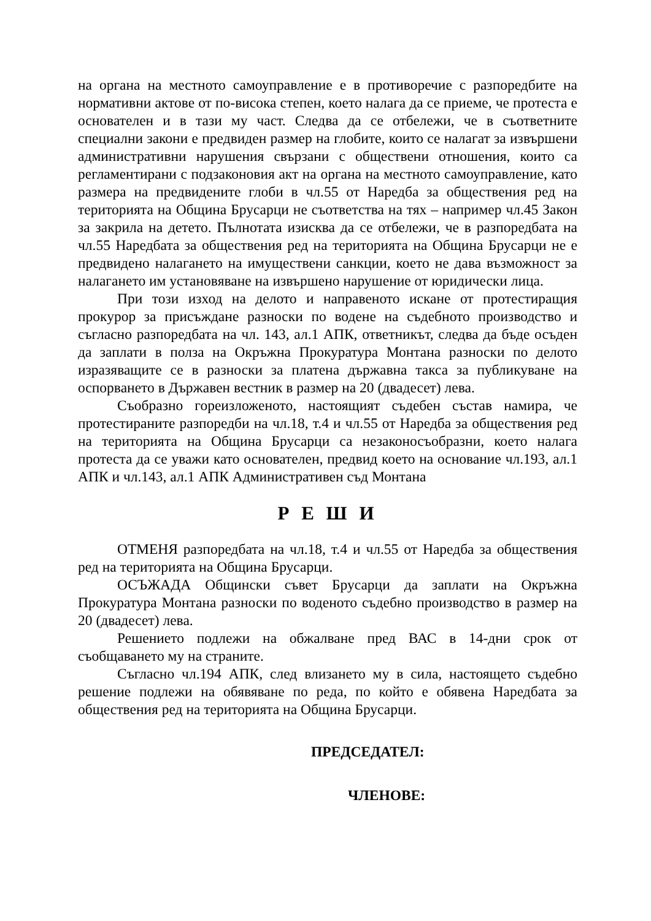на органа на местното самоуправление е в противоречие с разпоредбите на нормативни актове от по-висока степен, което налага да се приеме, че протеста е основателен и в тази му част. Следва да се отбележи, че в съответните специални закони е предвиден размер на глобите, които се налагат за извършени административни нарушения свързани с обществени отношения, които са регламентирани с подзаконовия акт на органа на местното самоуправление, като размера на предвидените глоби в чл.55 от Наредба за обществения ред на територията на Община Брусарци не съответства на тях – например чл.45 Закон за закрила на детето. Пълнотата изисква да се отбележи, че в разпоредбата на чл.55 Наредбата за обществения ред на територията на Община Брусарци не е предвидено налагането на имуществени санкции, което не дава възможност за налагането им установяване на извършено нарушение от юридически лица.
При този изход на делото и направеното искане от протестиращия прокурор за присъждане разноски по водене на съдебното производство и съгласно разпоредбата на чл. 143, ал.1 АПК, ответникът, следва да бъде осъден да заплати в полза на Окръжна Прокуратура Монтана разноски по делото изразяващите се в разноски за платена държавна такса за публикуване на оспорването в Държавен вестник в размер на 20 (двадесет) лева.
Съобразно гореизложеното, настоящият съдебен състав намира, че протестираните разпоредби на чл.18, т.4 и чл.55 от Наредба за обществения ред на територията на Община Брусарци са незаконосъобразни, което налага протеста да се уважи като основателен, предвид което на основание чл.193, ал.1 АПК и чл.143, ал.1 АПК Административен съд Монтана
Р Е Ш И
ОТМЕНЯ разпоредбата на чл.18, т.4 и чл.55 от Наредба за обществения ред на територията на Община Брусарци.
ОСЪЖАДА Общински съвет Брусарци да заплати на Окръжна Прокуратура Монтана разноски по воденото съдебно производство в размер на 20 (двадесет) лева.
Решението подлежи на обжалване пред ВАС в 14-дни срок от съобщаването му на страните.
Съгласно чл.194 АПК, след влизането му в сила, настоящето съдебно решение подлежи на обявяване по реда, по който е обявена Наредбата за обществения ред на територията на Община Брусарци.
ПРЕДСЕДАТЕЛ:
ЧЛЕНОВЕ: